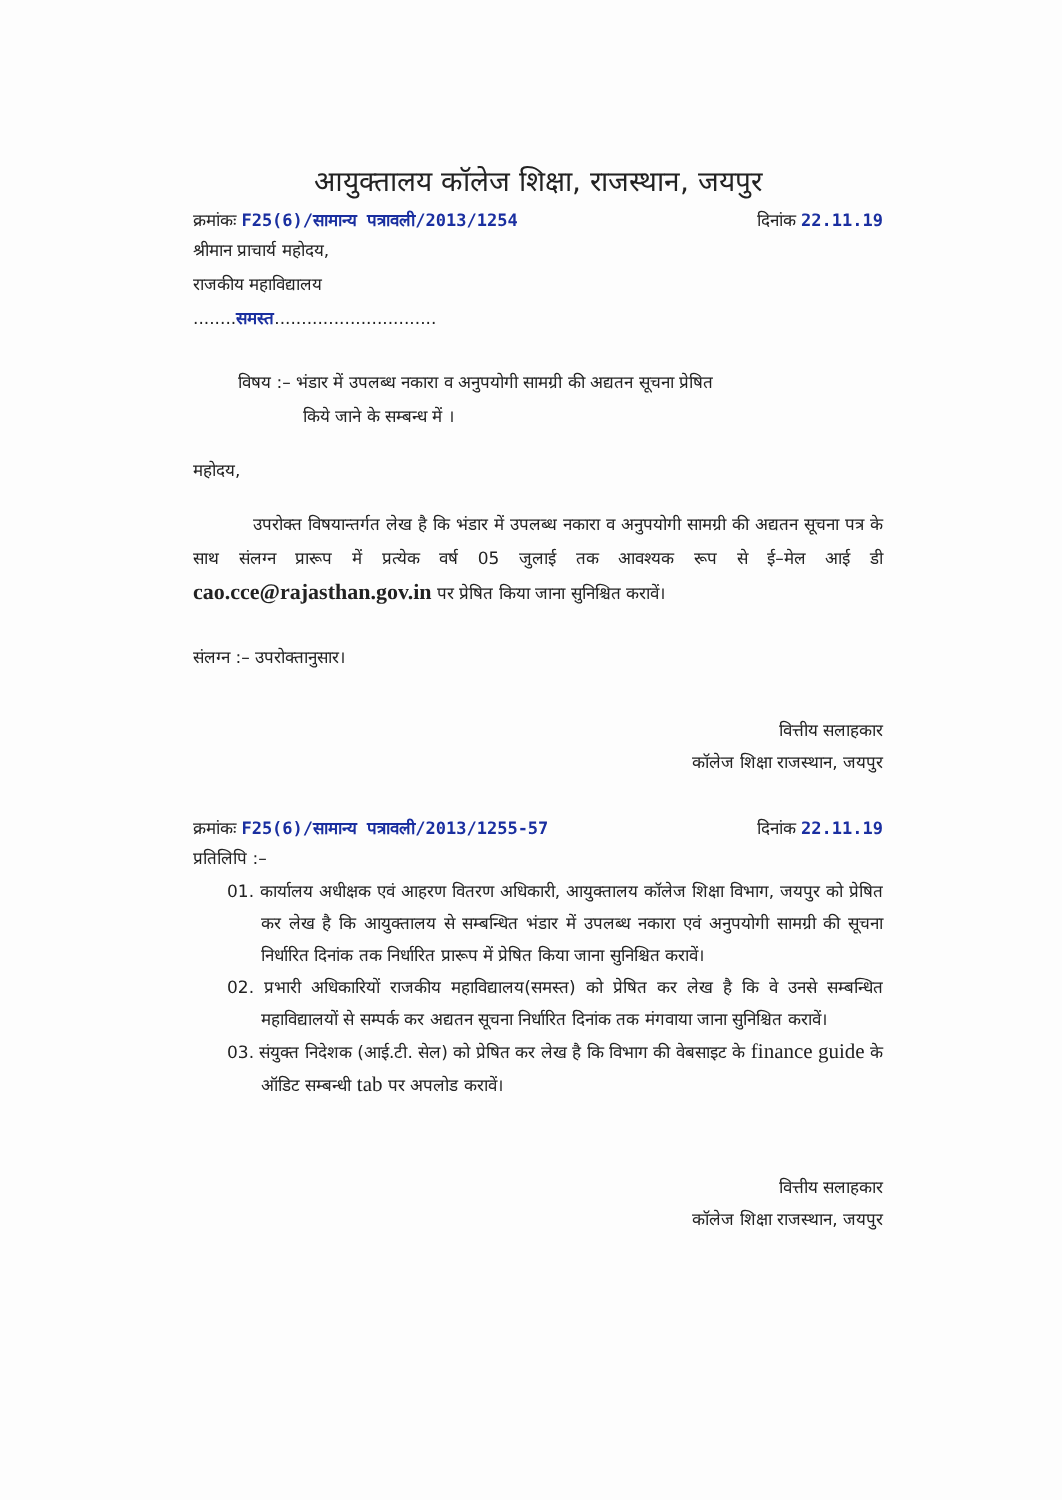आयुक्तालय कॉलेज शिक्षा, राजस्थान, जयपुर
क्रमांकः F25(6)/सामान्य पत्रावली/2013/1254 दिनांक 22.11.19
श्रीमान प्राचार्य महोदय,
राजकीय महाविद्यालय
........समस्त..............................
विषय :– भंडार में उपलब्ध नकारा व अनुपयोगी सामग्री की अद्यतन सूचना प्रेषित
किये जाने के सम्बन्ध में ।
महोदय,
उपरोक्त विषयान्तर्गत लेख है कि भंडार में उपलब्ध नकारा व अनुपयोगी सामग्री की अद्यतन सूचना पत्र के साथ संलग्न प्रारूप में प्रत्येक वर्ष 05 जुलाई तक आवश्यक रूप से ई–मेल आई डी cao.cce@rajasthan.gov.in पर प्रेषित किया जाना सुनिश्चित करावें।
संलग्न :– उपरोक्तानुसार।
वित्तीय सलाहकार
कॉलेज शिक्षा राजस्थान, जयपुर
क्रमांकः F25(6)/सामान्य पत्रावली/2013/1255-57 दिनांक 22.11.19
प्रतिलिपि :–
01. कार्यालय अधीक्षक एवं आहरण वितरण अधिकारी, आयुक्तालय कॉलेज शिक्षा विभाग, जयपुर को प्रेषित कर लेख है कि आयुक्तालय से सम्बन्धित भंडार में उपलब्ध नकारा एवं अनुपयोगी सामग्री की सूचना निर्धारित दिनांक तक निर्धारित प्रारूप में प्रेषित किया जाना सुनिश्चित करावें।
02. प्रभारी अधिकारियों राजकीय महाविद्यालय(समस्त) को प्रेषित कर लेख है कि वे उनसे सम्बन्धित महाविद्यालयों से सम्पर्क कर अद्यतन सूचना निर्धारित दिनांक तक मंगवाया जाना सुनिश्चित करावें।
03. संयुक्त निदेशक (आई.टी. सेल) को प्रेषित कर लेख है कि विभाग की वेबसाइट के finance guide के ऑडिट सम्बन्धी tab पर अपलोड करावें।
वित्तीय सलाहकार
कॉलेज शिक्षा राजस्थान, जयपुर